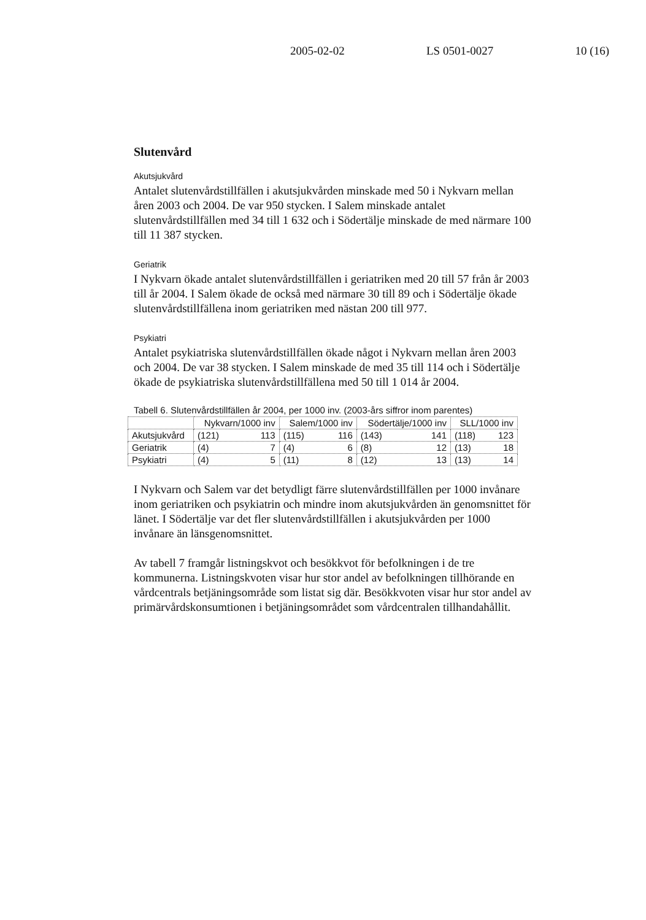2005-02-02 LS 0501-0027 10 (16)
Slutenvård
Akutsjukvård
Antalet slutenvårdstillfällen i akutsjukvården minskade med 50 i Nykvarn mellan åren 2003 och 2004. De var 950 stycken. I Salem minskade antalet slutenvårdstillfällen med 34 till 1 632 och i Södertälje minskade de med närmare 100 till 11 387 stycken.
Geriatrik
I Nykvarn ökade antalet slutenvårdstillfällen i geriatriken med 20 till 57 från år 2003 till år 2004. I Salem ökade de också med närmare 30 till 89 och i Södertälje ökade slutenvårdstillfällena inom geriatriken med nästan 200 till 977.
Psykiatri
Antalet psykiatriska slutenvårdstillfällen ökade något i Nykvarn mellan åren 2003 och 2004. De var 38 stycken. I Salem minskade de med 35 till 114 och i Södertälje ökade de psykiatriska slutenvårdstillfällena med 50 till 1 014 år 2004.
Tabell 6. Slutenvårdstillfällen år 2004, per 1000 inv. (2003-års siffror inom parentes)
| | Nykvarn/1000 inv | Salem/1000 inv | Södertälje/1000 inv | SLL/1000 inv |
| --- | --- | --- | --- | --- |
| Akutsjukvård | (121) 113 | (115) 116 | (143) 141 | (118) 123 |
| Geriatrik | (4) 7 | (4) 6 | (8) 12 | (13) 18 |
| Psykiatri | (4) 5 | (11) 8 | (12) 13 | (13) 14 |
I Nykvarn och Salem var det betydligt färre slutenvårdstillfällen per 1000 invånare inom geriatriken och psykiatrin och mindre inom akutsjukvården än genomsnittet för länet. I Södertälje var det fler slutenvårdstillfällen i akutsjukvården per 1000 invånare än länsgenomsnittet.
Av tabell 7 framgår listningskvot och besökkvot för befolkningen i de tre kommunerna. Listningskvoten visar hur stor andel av befolkningen tillhörande en vårdcentrals betjäningsområde som listat sig där. Besökkvoten visar hur stor andel av primärvårdskonsumtionen i betjäningsområdet som vårdcentralen tillhandahållit.